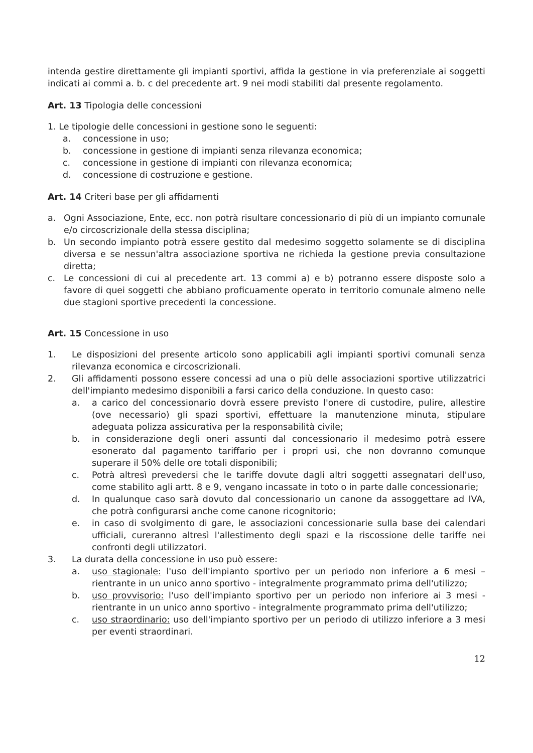intenda gestire direttamente gli impianti sportivi, affida la gestione in via preferenziale ai soggetti indicati ai commi a. b. c del precedente art. 9 nei modi stabiliti dal presente regolamento.
Art. 13 Tipologia delle concessioni
1. Le tipologie delle concessioni in gestione sono le seguenti:
a. concessione in uso;
b. concessione in gestione di impianti senza rilevanza economica;
c. concessione in gestione di impianti con rilevanza economica;
d. concessione di costruzione e gestione.
Art. 14 Criteri base per gli affidamenti
a. Ogni Associazione, Ente, ecc. non potrà risultare concessionario di più di un impianto comunale e/o circoscrizionale della stessa disciplina;
b. Un secondo impianto potrà essere gestito dal medesimo soggetto solamente se di disciplina diversa e se nessun'altra associazione sportiva ne richieda la gestione previa consultazione diretta;
c. Le concessioni di cui al precedente art. 13 commi a) e b) potranno essere disposte solo a favore di quei soggetti che abbiano proficuamente operato in territorio comunale almeno nelle due stagioni sportive precedenti la concessione.
Art. 15 Concessione in uso
1. Le disposizioni del presente articolo sono applicabili agli impianti sportivi comunali senza rilevanza economica e circoscrizionali.
2. Gli affidamenti possono essere concessi ad una o più delle associazioni sportive utilizzatrici dell'impianto medesimo disponibili a farsi carico della conduzione. In questo caso:
a. a carico del concessionario dovrà essere previsto l'onere di custodire, pulire, allestire (ove necessario) gli spazi sportivi, effettuare la manutenzione minuta, stipulare adeguata polizza assicurativa per la responsabilità civile;
b. in considerazione degli oneri assunti dal concessionario il medesimo potrà essere esonerato dal pagamento tariffario per i propri usi, che non dovranno comunque superare il 50% delle ore totali disponibili;
c. Potrà altresì prevedersi che le tariffe dovute dagli altri soggetti assegnatari dell'uso, come stabilito agli artt. 8 e 9, vengano incassate in toto o in parte dalle concessionarie;
d. In qualunque caso sarà dovuto dal concessionario un canone da assoggettare ad IVA, che potrà configurarsi anche come canone ricognitorio;
e. in caso di svolgimento di gare, le associazioni concessionarie sulla base dei calendari ufficiali, cureranno altresì l'allestimento degli spazi e la riscossione delle tariffe nei confronti degli utilizzatori.
3. La durata della concessione in uso può essere:
a. uso stagionale: l'uso dell'impianto sportivo per un periodo non inferiore a 6 mesi – rientrante in un unico anno sportivo - integralmente programmato prima dell'utilizzo;
b. uso provvisorio: l'uso dell'impianto sportivo per un periodo non inferiore ai 3 mesi - rientrante in un unico anno sportivo - integralmente programmato prima dell'utilizzo;
c. uso straordinario: uso dell'impianto sportivo per un periodo di utilizzo inferiore a 3 mesi per eventi straordinari.
12